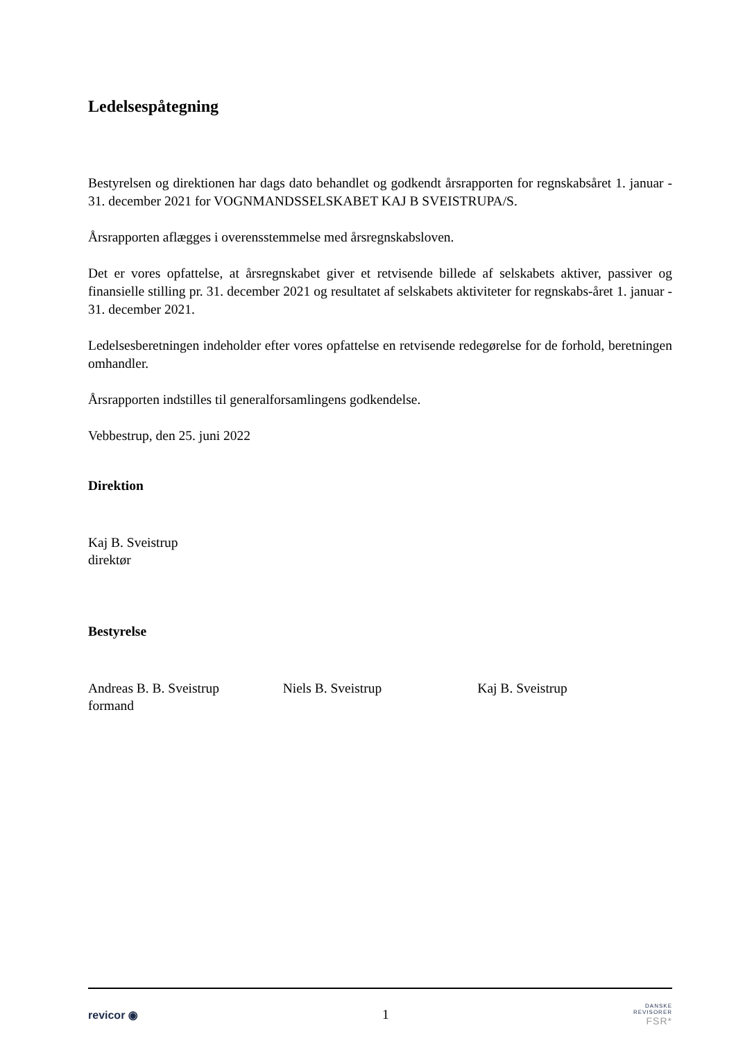Ledelsespåtegning
Bestyrelsen og direktionen har dags dato behandlet og godkendt årsrapporten for regnskabsåret 1. januar - 31. december 2021 for VOGNMANDSSELSKABET KAJ B SVEISTRUPA/S.
Årsrapporten aflægges i overensstemmelse med årsregnskabsloven.
Det er vores opfattelse, at årsregnskabet giver et retvisende billede af selskabets aktiver, passiver og finansielle stilling pr. 31. december 2021 og resultatet af selskabets aktiviteter for regnskabs-året 1. januar - 31. december 2021.
Ledelsesberetningen indeholder efter vores opfattelse en retvisende redegørelse for de forhold, beretningen omhandler.
Årsrapporten indstilles til generalforsamlingens godkendelse.
Vebbestrup, den 25. juni 2022
Direktion
Kaj B. Sveistrup
direktør
Bestyrelse
Andreas B. B. Sveistrup
formand
Niels B. Sveistrup Kaj B. Sveistrup
revicor ◉ 1
DANSKE
REVISORER
FSR*